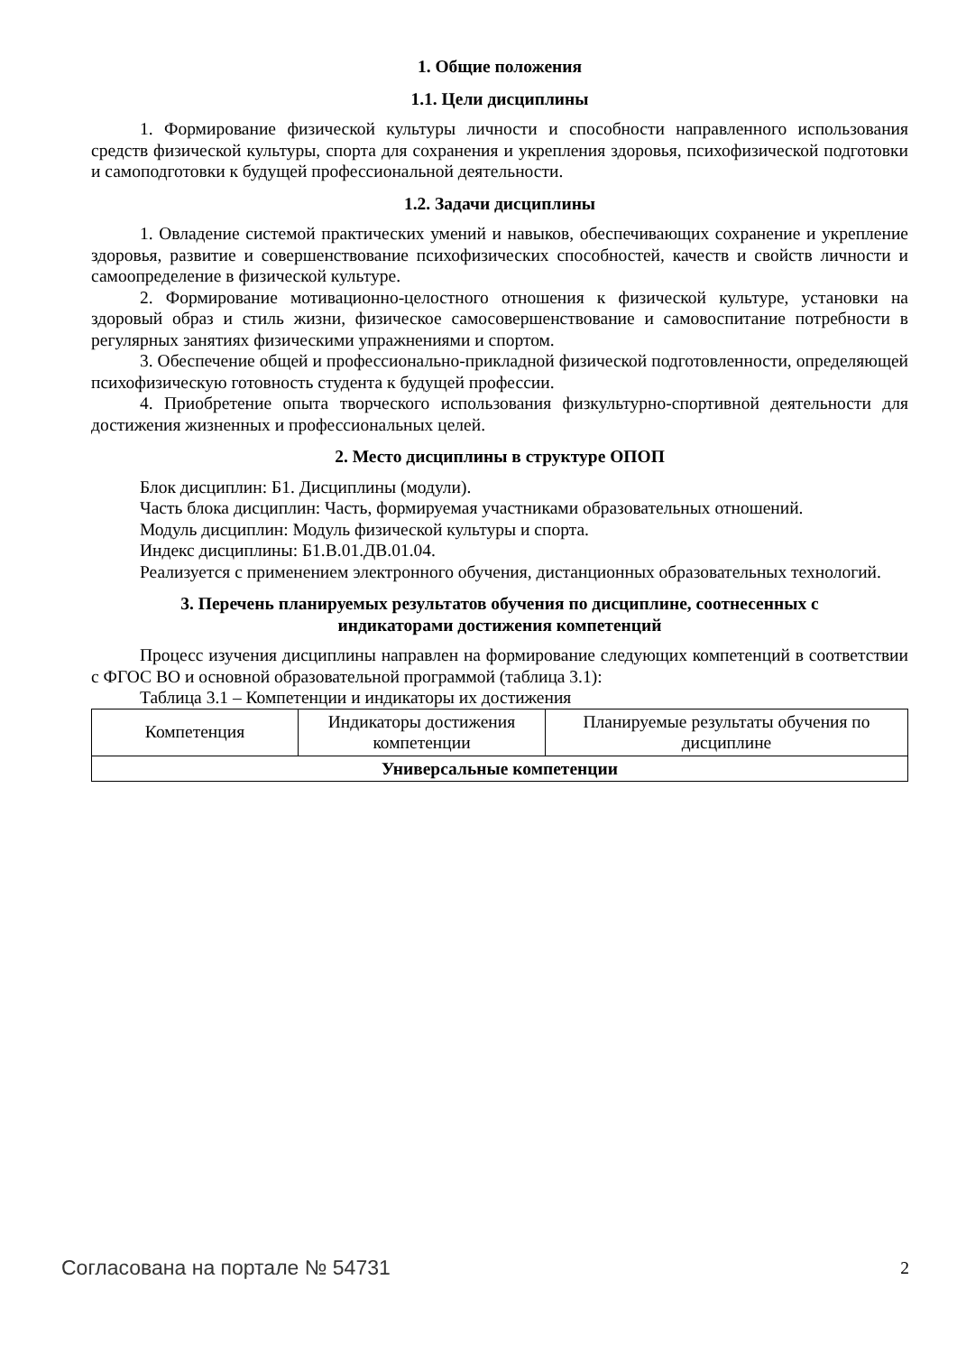1. Общие положения
1.1. Цели дисциплины
1. Формирование физической культуры личности и способности направленного использования средств физической культуры, спорта для сохранения и укрепления здоровья, психофизической подготовки и самоподготовки к будущей профессиональной деятельности.
1.2. Задачи дисциплины
1. Овладение системой практических умений и навыков, обеспечивающих сохранение и укрепление здоровья, развитие и совершенствование психофизических способностей, качеств и свойств личности и самоопределение в физической культуре.
2. Формирование мотивационно-целостного отношения к физической культуре, установки на здоровый образ и стиль жизни, физическое самосовершенствование и самовоспитание потребности в регулярных занятиях физическими упражнениями и спортом.
3. Обеспечение общей и профессионально-прикладной физической подготовленности, определяющей психофизическую готовность студента к будущей профессии.
4. Приобретение опыта творческого использования физкультурно-спортивной деятельности для достижения жизненных и профессиональных целей.
2. Место дисциплины в структуре ОПОП
Блок дисциплин: Б1. Дисциплины (модули).
Часть блока дисциплин: Часть, формируемая участниками образовательных отношений.
Модуль дисциплин: Модуль физической культуры и спорта.
Индекс дисциплины: Б1.В.01.ДВ.01.04.
Реализуется с применением электронного обучения, дистанционных образовательных технологий.
3. Перечень планируемых результатов обучения по дисциплине, соотнесенных с
индикаторами достижения компетенций
Процесс изучения дисциплины направлен на формирование следующих компетенций в соответствии с ФГОС ВО и основной образовательной программой (таблица 3.1):
Таблица 3.1 – Компетенции и индикаторы их достижения
| Компетенция | Индикаторы достижения компетенции | Планируемые результаты обучения по дисциплине |
| --- | --- | --- |
| Универсальные компетенции | | |
Согласована на портале № 54731 2